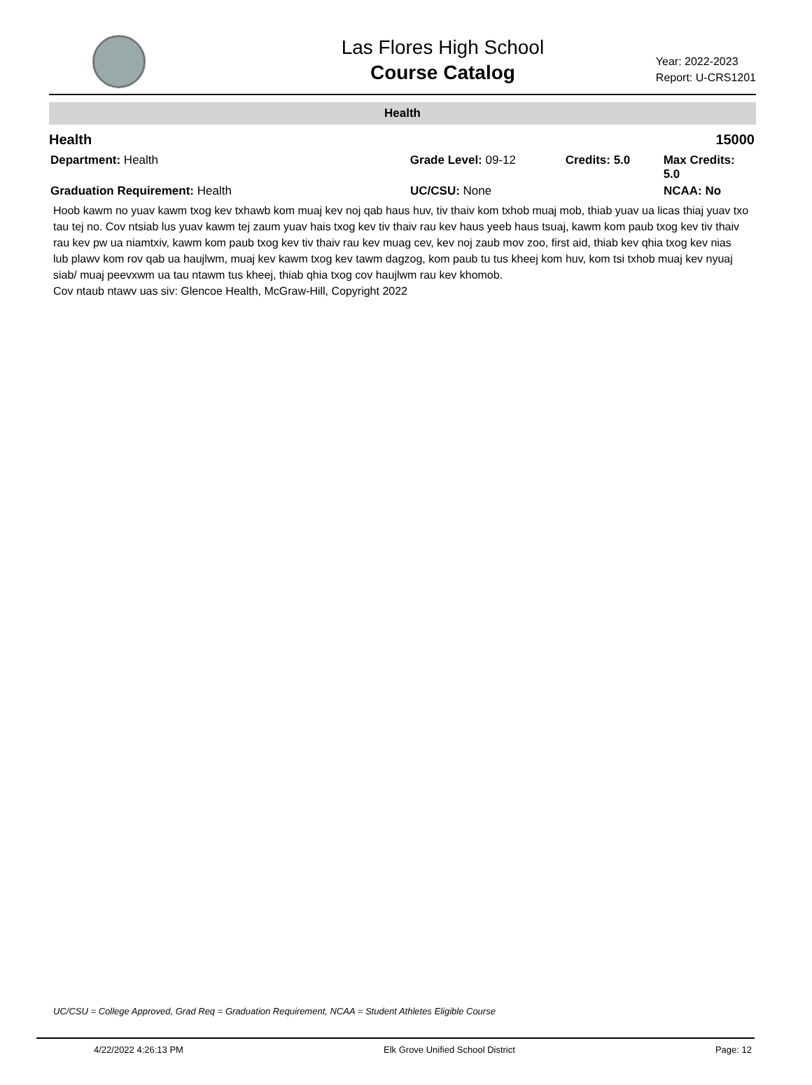Las Flores High School
Course Catalog
Year: 2022-2023
Report: U-CRS1201
Health
Health 15000
Department: Health Grade Level: 09-12 Credits: 5.0 Max Credits: 5.0
Graduation Requirement: Health UC/CSU: None NCAA: No
Hoob kawm no yuav kawm txog kev txhawb kom muaj kev noj qab haus huv, tiv thaiv kom txhob muaj mob, thiab yuav ua licas thiaj yuav txo tau tej no. Cov ntsiab lus yuav kawm tej zaum yuav hais txog kev tiv thaiv rau kev haus yeeb haus tsuaj, kawm kom paub txog kev tiv thaiv rau kev pw ua niamtxiv, kawm kom paub txog kev tiv thaiv rau kev muag cev, kev noj zaub mov zoo, first aid, thiab kev qhia txog kev nias lub plawv kom rov qab ua haujlwm, muaj kev kawm txog kev tawm dagzog, kom paub tu tus kheej kom huv, kom tsi txhob muaj kev nyuaj siab/ muaj peevxwm ua tau ntawm tus kheej, thiab qhia txog cov haujlwm rau kev khomob.
Cov ntaub ntawv uas siv: Glencoe Health, McGraw-Hill, Copyright 2022
UC/CSU = College Approved, Grad Req = Graduation Requirement, NCAA = Student Athletes Eligible Course
4/22/2022 4:26:13 PM Elk Grove Unified School District Page: 12